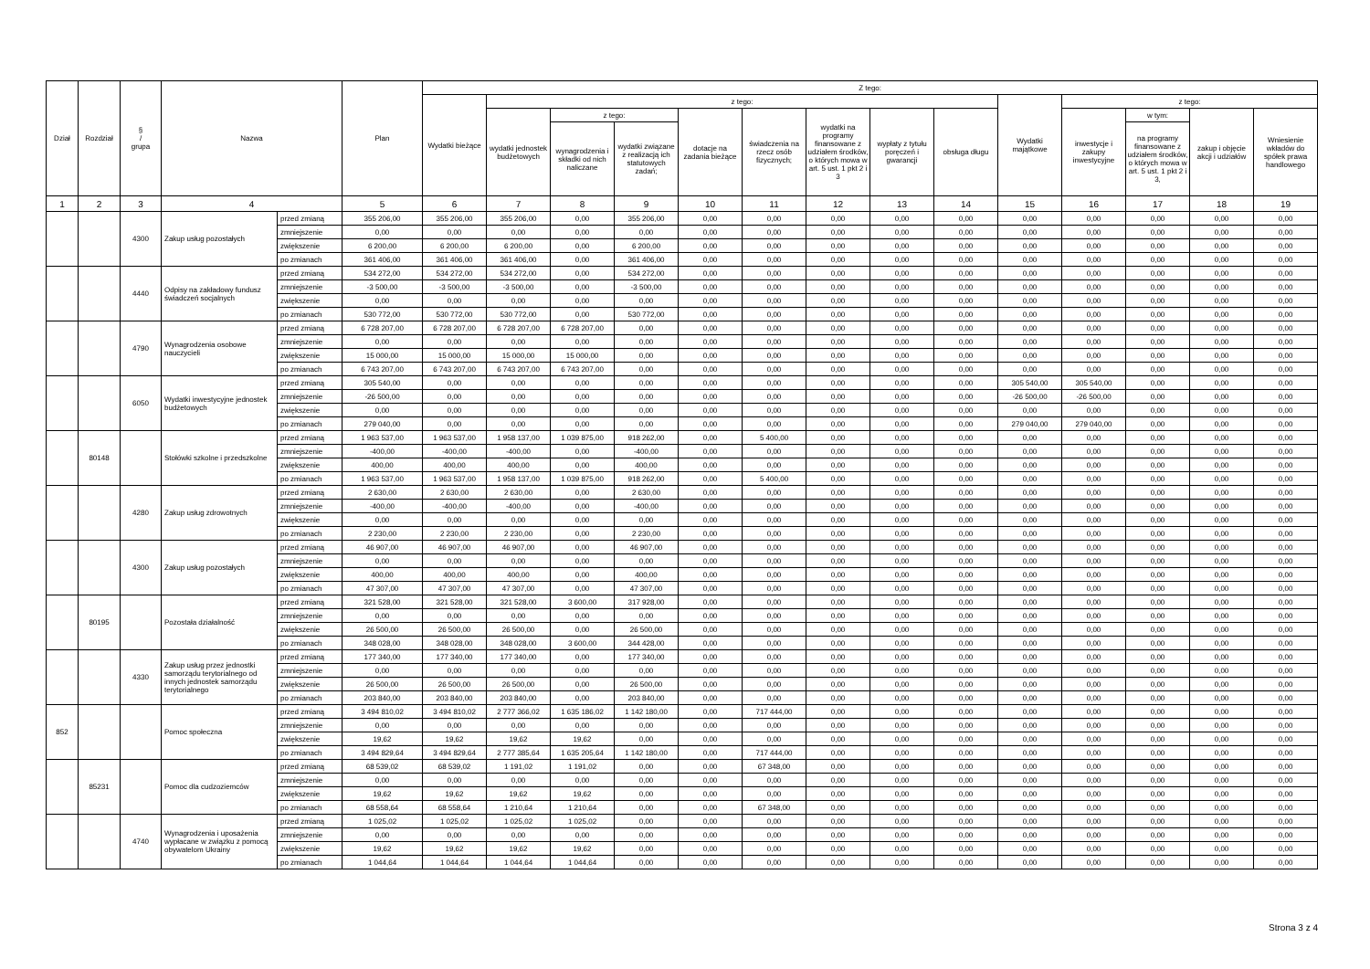| Dział | Rozdział | § / grupa | Nazwa | | Plan | Z tego: | | | | | | | | | | | | | |
| --- | --- | --- | --- | --- | --- | --- | --- | --- | --- | --- | --- | --- | --- | --- | --- | --- | --- | --- | --- |
| | | | | | | Wydatki bieżące | z tego: | | | | | | | | Wydatki majątkowe | z tego: | | | |
| | | | | | | | wydatki jednostek budżetowych | z tego: | | dotacje na zadania bieżące | świadczenia na rzecz osób fizycznych; | wydatki na programy finansowane z udziałem środków, o których mowa w art. 5 ust. 1 pkt 2 i 3 | wypłaty z tytułu poręczeń i gwarancji | obsługa długu | | inwestycje i zakupy inwestycyjne | w tym: | zakup i objęcie akcji i udziałów | Wniesienie wkładów do spółek prawa handlowego |
| | | | | | | | | wynagrodzenia i składki od nich naliczane | wydatki związane z realizacją ich statutowych zadań; | | | | | | | | na programy finansowane z udziałem środków, o których mowa w art. 5 ust. 1 pkt 2 i 3, | | |
| 1 | 2 | 3 | 4 | | 5 | 6 | 7 | 8 | 9 | 10 | 11 | 12 | 13 | 14 | 15 | 16 | 17 | 18 | 19 |
| | | 4300 | Zakup usług pozostałych | przed zmianą | 355 206,00 | 355 206,00 | 355 206,00 | 0,00 | 355 206,00 | 0,00 | 0,00 | 0,00 | 0,00 | 0,00 | 0,00 | 0,00 | 0,00 | 0,00 | 0,00 |
| | | | | zmniejszenie | 0,00 | 0,00 | 0,00 | 0,00 | 0,00 | 0,00 | 0,00 | 0,00 | 0,00 | 0,00 | 0,00 | 0,00 | 0,00 | 0,00 | 0,00 |
| | | | | zwiększenie | 6 200,00 | 6 200,00 | 6 200,00 | 0,00 | 6 200,00 | 0,00 | 0,00 | 0,00 | 0,00 | 0,00 | 0,00 | 0,00 | 0,00 | 0,00 | 0,00 |
| | | | | po zmianach | 361 406,00 | 361 406,00 | 361 406,00 | 0,00 | 361 406,00 | 0,00 | 0,00 | 0,00 | 0,00 | 0,00 | 0,00 | 0,00 | 0,00 | 0,00 | 0,00 |
| | | 4440 | Odpisy na zakładowy fundusz świadczeń socjalnych | przed zmianą | 534 272,00 | 534 272,00 | 534 272,00 | 0,00 | 534 272,00 | 0,00 | 0,00 | 0,00 | 0,00 | 0,00 | 0,00 | 0,00 | 0,00 | 0,00 | 0,00 |
| | | | | zmniejszenie | -3 500,00 | -3 500,00 | -3 500,00 | 0,00 | -3 500,00 | 0,00 | 0,00 | 0,00 | 0,00 | 0,00 | 0,00 | 0,00 | 0,00 | 0,00 | 0,00 |
| | | | | zwiększenie | 0,00 | 0,00 | 0,00 | 0,00 | 0,00 | 0,00 | 0,00 | 0,00 | 0,00 | 0,00 | 0,00 | 0,00 | 0,00 | 0,00 | 0,00 |
| | | | | po zmianach | 530 772,00 | 530 772,00 | 530 772,00 | 0,00 | 530 772,00 | 0,00 | 0,00 | 0,00 | 0,00 | 0,00 | 0,00 | 0,00 | 0,00 | 0,00 | 0,00 |
| | | 4790 | Wynagrodzenia osobowe nauczycieli | przed zmianą | 6 728 207,00 | 6 728 207,00 | 6 728 207,00 | 6 728 207,00 | 0,00 | 0,00 | 0,00 | 0,00 | 0,00 | 0,00 | 0,00 | 0,00 | 0,00 | 0,00 | 0,00 |
| | | | | zmniejszenie | 0,00 | 0,00 | 0,00 | 0,00 | 0,00 | 0,00 | 0,00 | 0,00 | 0,00 | 0,00 | 0,00 | 0,00 | 0,00 | 0,00 | 0,00 |
| | | | | zwiększenie | 15 000,00 | 15 000,00 | 15 000,00 | 15 000,00 | 0,00 | 0,00 | 0,00 | 0,00 | 0,00 | 0,00 | 0,00 | 0,00 | 0,00 | 0,00 | 0,00 |
| | | | | po zmianach | 6 743 207,00 | 6 743 207,00 | 6 743 207,00 | 6 743 207,00 | 0,00 | 0,00 | 0,00 | 0,00 | 0,00 | 0,00 | 0,00 | 0,00 | 0,00 | 0,00 | 0,00 |
| | | 6050 | Wydatki inwestycyjne jednostek budżetowych | przed zmianą | 305 540,00 | 0,00 | 0,00 | 0,00 | 0,00 | 0,00 | 0,00 | 0,00 | 0,00 | 0,00 | 305 540,00 | 305 540,00 | 0,00 | 0,00 | 0,00 |
| | | | | zmniejszenie | -26 500,00 | 0,00 | 0,00 | 0,00 | 0,00 | 0,00 | 0,00 | 0,00 | 0,00 | 0,00 | -26 500,00 | -26 500,00 | 0,00 | 0,00 | 0,00 |
| | | | | zwiększenie | 0,00 | 0,00 | 0,00 | 0,00 | 0,00 | 0,00 | 0,00 | 0,00 | 0,00 | 0,00 | 0,00 | 0,00 | 0,00 | 0,00 | 0,00 |
| | | | | po zmianach | 279 040,00 | 0,00 | 0,00 | 0,00 | 0,00 | 0,00 | 0,00 | 0,00 | 0,00 | 0,00 | 279 040,00 | 279 040,00 | 0,00 | 0,00 | 0,00 |
| | 80148 | | Stołówki szkolne i przedszkolne | przed zmianą | 1 963 537,00 | 1 963 537,00 | 1 958 137,00 | 1 039 875,00 | 918 262,00 | 0,00 | 5 400,00 | 0,00 | 0,00 | 0,00 | 0,00 | 0,00 | 0,00 | 0,00 | 0,00 |
| | | | | zmniejszenie | -400,00 | -400,00 | -400,00 | 0,00 | -400,00 | 0,00 | 0,00 | 0,00 | 0,00 | 0,00 | 0,00 | 0,00 | 0,00 | 0,00 | 0,00 |
| | | | | zwiększenie | 400,00 | 400,00 | 400,00 | 0,00 | 400,00 | 0,00 | 0,00 | 0,00 | 0,00 | 0,00 | 0,00 | 0,00 | 0,00 | 0,00 | 0,00 |
| | | | | po zmianach | 1 963 537,00 | 1 963 537,00 | 1 958 137,00 | 1 039 875,00 | 918 262,00 | 0,00 | 5 400,00 | 0,00 | 0,00 | 0,00 | 0,00 | 0,00 | 0,00 | 0,00 | 0,00 |
| | | 4280 | Zakup usług zdrowotnych | przed zmianą | 2 630,00 | 2 630,00 | 2 630,00 | 0,00 | 2 630,00 | 0,00 | 0,00 | 0,00 | 0,00 | 0,00 | 0,00 | 0,00 | 0,00 | 0,00 | 0,00 |
| | | | | zmniejszenie | -400,00 | -400,00 | -400,00 | 0,00 | -400,00 | 0,00 | 0,00 | 0,00 | 0,00 | 0,00 | 0,00 | 0,00 | 0,00 | 0,00 | 0,00 |
| | | | | zwiększenie | 0,00 | 0,00 | 0,00 | 0,00 | 0,00 | 0,00 | 0,00 | 0,00 | 0,00 | 0,00 | 0,00 | 0,00 | 0,00 | 0,00 | 0,00 |
| | | | | po zmianach | 2 230,00 | 2 230,00 | 2 230,00 | 0,00 | 2 230,00 | 0,00 | 0,00 | 0,00 | 0,00 | 0,00 | 0,00 | 0,00 | 0,00 | 0,00 | 0,00 |
| | | 4300 | Zakup usług pozostałych | przed zmianą | 46 907,00 | 46 907,00 | 46 907,00 | 0,00 | 46 907,00 | 0,00 | 0,00 | 0,00 | 0,00 | 0,00 | 0,00 | 0,00 | 0,00 | 0,00 | 0,00 |
| | | | | zmniejszenie | 0,00 | 0,00 | 0,00 | 0,00 | 0,00 | 0,00 | 0,00 | 0,00 | 0,00 | 0,00 | 0,00 | 0,00 | 0,00 | 0,00 | 0,00 |
| | | | | zwiększenie | 400,00 | 400,00 | 400,00 | 0,00 | 400,00 | 0,00 | 0,00 | 0,00 | 0,00 | 0,00 | 0,00 | 0,00 | 0,00 | 0,00 | 0,00 |
| | | | | po zmianach | 47 307,00 | 47 307,00 | 47 307,00 | 0,00 | 47 307,00 | 0,00 | 0,00 | 0,00 | 0,00 | 0,00 | 0,00 | 0,00 | 0,00 | 0,00 | 0,00 |
| | 80195 | | Pozostała działalność | przed zmianą | 321 528,00 | 321 528,00 | 321 528,00 | 3 600,00 | 317 928,00 | 0,00 | 0,00 | 0,00 | 0,00 | 0,00 | 0,00 | 0,00 | 0,00 | 0,00 | 0,00 |
| | | | | zmniejszenie | 0,00 | 0,00 | 0,00 | 0,00 | 0,00 | 0,00 | 0,00 | 0,00 | 0,00 | 0,00 | 0,00 | 0,00 | 0,00 | 0,00 | 0,00 |
| | | | | zwiększenie | 26 500,00 | 26 500,00 | 26 500,00 | 0,00 | 26 500,00 | 0,00 | 0,00 | 0,00 | 0,00 | 0,00 | 0,00 | 0,00 | 0,00 | 0,00 | 0,00 |
| | | | | po zmianach | 348 028,00 | 348 028,00 | 348 028,00 | 3 600,00 | 344 428,00 | 0,00 | 0,00 | 0,00 | 0,00 | 0,00 | 0,00 | 0,00 | 0,00 | 0,00 | 0,00 |
| | | 4330 | Zakup usług przez jednostki samorządu terytorialnego od innych jednostek samorządu terytorialnego | przed zmianą | 177 340,00 | 177 340,00 | 177 340,00 | 0,00 | 177 340,00 | 0,00 | 0,00 | 0,00 | 0,00 | 0,00 | 0,00 | 0,00 | 0,00 | 0,00 | 0,00 |
| | | | | zmniejszenie | 0,00 | 0,00 | 0,00 | 0,00 | 0,00 | 0,00 | 0,00 | 0,00 | 0,00 | 0,00 | 0,00 | 0,00 | 0,00 | 0,00 | 0,00 |
| | | | | zwiększenie | 26 500,00 | 26 500,00 | 26 500,00 | 0,00 | 26 500,00 | 0,00 | 0,00 | 0,00 | 0,00 | 0,00 | 0,00 | 0,00 | 0,00 | 0,00 | 0,00 |
| | | | | po zmianach | 203 840,00 | 203 840,00 | 203 840,00 | 0,00 | 203 840,00 | 0,00 | 0,00 | 0,00 | 0,00 | 0,00 | 0,00 | 0,00 | 0,00 | 0,00 | 0,00 |
| 852 | | | Pomoc społeczna | przed zmianą | 3 494 810,02 | 3 494 810,02 | 2 777 366,02 | 1 635 186,02 | 1 142 180,00 | 0,00 | 717 444,00 | 0,00 | 0,00 | 0,00 | 0,00 | 0,00 | 0,00 | 0,00 | 0,00 |
| | | | | zmniejszenie | 0,00 | 0,00 | 0,00 | 0,00 | 0,00 | 0,00 | 0,00 | 0,00 | 0,00 | 0,00 | 0,00 | 0,00 | 0,00 | 0,00 | 0,00 |
| | | | | zwiększenie | 19,62 | 19,62 | 19,62 | 19,62 | 0,00 | 0,00 | 0,00 | 0,00 | 0,00 | 0,00 | 0,00 | 0,00 | 0,00 | 0,00 | 0,00 |
| | | | | po zmianach | 3 494 829,64 | 3 494 829,64 | 2 777 385,64 | 1 635 205,64 | 1 142 180,00 | 0,00 | 717 444,00 | 0,00 | 0,00 | 0,00 | 0,00 | 0,00 | 0,00 | 0,00 | 0,00 |
| | 85231 | | Pomoc dla cudzoziemców | przed zmianą | 68 539,02 | 68 539,02 | 1 191,02 | 1 191,02 | 0,00 | 0,00 | 67 348,00 | 0,00 | 0,00 | 0,00 | 0,00 | 0,00 | 0,00 | 0,00 | 0,00 |
| | | | | zmniejszenie | 0,00 | 0,00 | 0,00 | 0,00 | 0,00 | 0,00 | 0,00 | 0,00 | 0,00 | 0,00 | 0,00 | 0,00 | 0,00 | 0,00 | 0,00 |
| | | | | zwiększenie | 19,62 | 19,62 | 19,62 | 19,62 | 0,00 | 0,00 | 0,00 | 0,00 | 0,00 | 0,00 | 0,00 | 0,00 | 0,00 | 0,00 | 0,00 |
| | | | | po zmianach | 68 558,64 | 68 558,64 | 1 210,64 | 1 210,64 | 0,00 | 0,00 | 67 348,00 | 0,00 | 0,00 | 0,00 | 0,00 | 0,00 | 0,00 | 0,00 | 0,00 |
| | | 4740 | Wynagrodzenia i uposażenia wypłacane w związku z pomocą obywatelom Ukrainy | przed zmianą | 1 025,02 | 1 025,02 | 1 025,02 | 1 025,02 | 0,00 | 0,00 | 0,00 | 0,00 | 0,00 | 0,00 | 0,00 | 0,00 | 0,00 | 0,00 | 0,00 |
| | | | | zmniejszenie | 0,00 | 0,00 | 0,00 | 0,00 | 0,00 | 0,00 | 0,00 | 0,00 | 0,00 | 0,00 | 0,00 | 0,00 | 0,00 | 0,00 | 0,00 |
| | | | | zwiększenie | 19,62 | 19,62 | 19,62 | 19,62 | 0,00 | 0,00 | 0,00 | 0,00 | 0,00 | 0,00 | 0,00 | 0,00 | 0,00 | 0,00 | 0,00 |
| | | | | po zmianach | 1 044,64 | 1 044,64 | 1 044,64 | 1 044,64 | 0,00 | 0,00 | 0,00 | 0,00 | 0,00 | 0,00 | 0,00 | 0,00 | 0,00 | 0,00 | 0,00 |
Strona 3 z 4